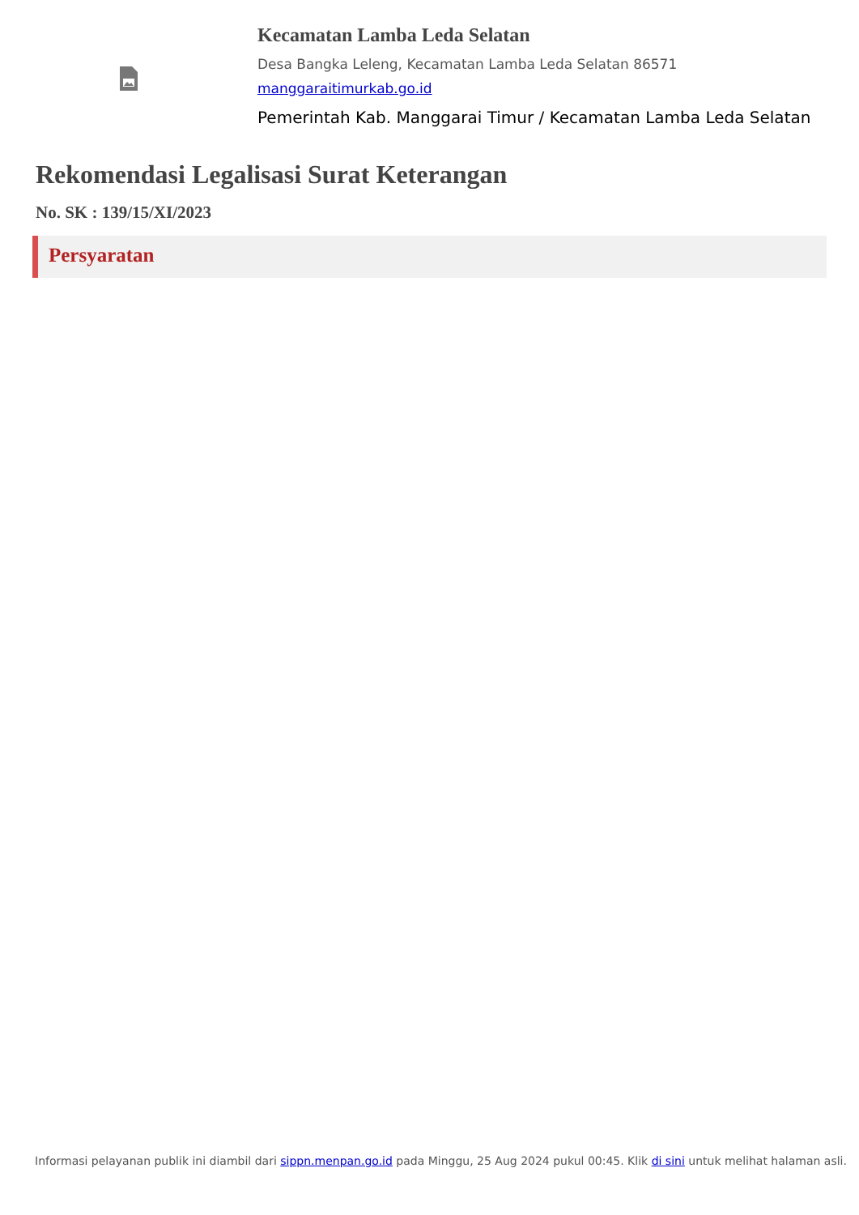Kecamatan Lamba Leda Selatan
Desa Bangka Leleng, Kecamatan Lamba Leda Selatan 86571
manggaraitimurkab.go.id
Pemerintah Kab. Manggarai Timur / Kecamatan Lamba Leda Selatan
Rekomendasi Legalisasi Surat Keterangan
No. SK : 139/15/XI/2023
Persyaratan
Informasi pelayanan publik ini diambil dari sippn.menpan.go.id pada Minggu, 25 Aug 2024 pukul 00:45. Klik di sini untuk melihat halaman asli.